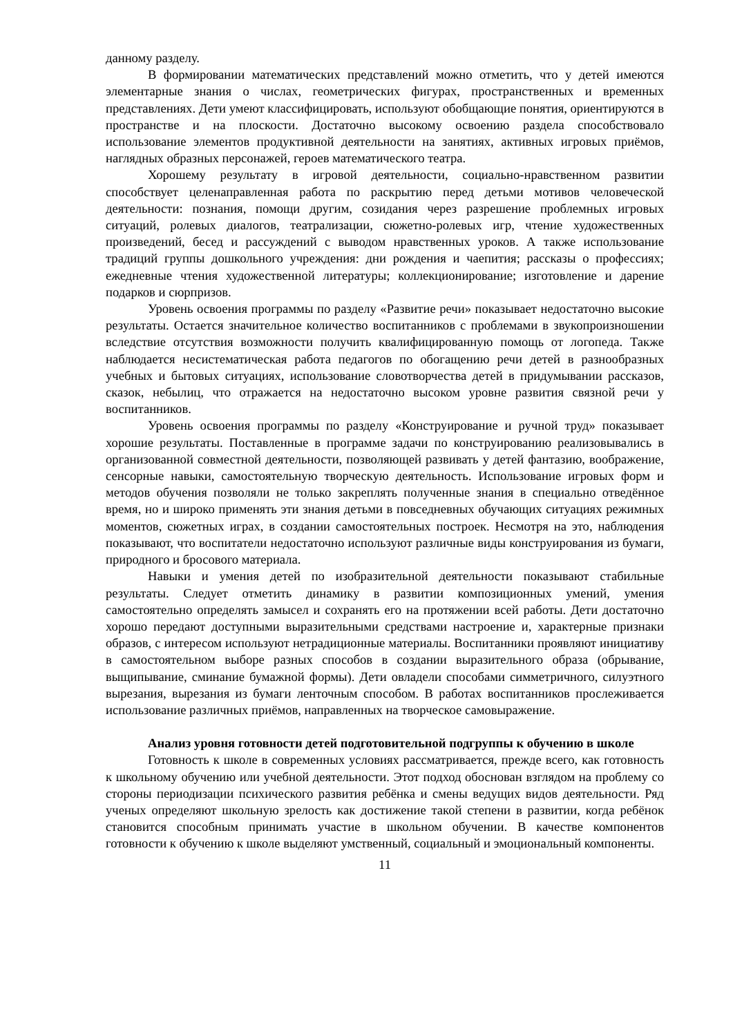данному разделу.
В формировании математических представлений можно отметить, что у детей имеются элементарные знания о числах, геометрических фигурах, пространственных и временных представлениях. Дети умеют классифицировать, используют обобщающие понятия, ориентируются в пространстве и на плоскости. Достаточно высокому освоению раздела способствовало использование элементов продуктивной деятельности на занятиях, активных игровых приёмов, наглядных образных персонажей, героев математического театра.
Хорошему результату в игровой деятельности, социально-нравственном развитии способствует целенаправленная работа по раскрытию перед детьми мотивов человеческой деятельности: познания, помощи другим, созидания через разрешение проблемных игровых ситуаций, ролевых диалогов, театрализации, сюжетно-ролевых игр, чтение художественных произведений, бесед и рассуждений с выводом нравственных уроков. А также использование традиций группы дошкольного учреждения: дни рождения и чаепития; рассказы о профессиях; ежедневные чтения художественной литературы; коллекционирование; изготовление и дарение подарков и сюрпризов.
Уровень освоения программы по разделу «Развитие речи» показывает недостаточно высокие результаты. Остается значительное количество воспитанников с проблемами в звукопроизношении вследствие отсутствия возможности получить квалифицированную помощь от логопеда. Также наблюдается несистематическая работа педагогов по обогащению речи детей в разнообразных учебных и бытовых ситуациях, использование словотворчества детей в придумывании рассказов, сказок, небылиц, что отражается на недостаточно высоком уровне развития связной речи у воспитанников.
Уровень освоения программы по разделу «Конструирование и ручной труд» показывает хорошие результаты. Поставленные в программе задачи по конструированию реализовывались в организованной совместной деятельности, позволяющей развивать у детей фантазию, воображение, сенсорные навыки, самостоятельную творческую деятельность. Использование игровых форм и методов обучения позволяли не только закреплять полученные знания в специально отведённое время, но и широко применять эти знания детьми в повседневных обучающих ситуациях режимных моментов, сюжетных играх, в создании самостоятельных построек. Несмотря на это, наблюдения показывают, что воспитатели недостаточно используют различные виды конструирования из бумаги, природного и бросового материала.
Навыки и умения детей по изобразительной деятельности показывают стабильные результаты. Следует отметить динамику в развитии композиционных умений, умения самостоятельно определять замысел и сохранять его на протяжении всей работы. Дети достаточно хорошо передают доступными выразительными средствами настроение и, характерные признаки образов, с интересом используют нетрадиционные материалы. Воспитанники проявляют инициативу в самостоятельном выборе разных способов в создании выразительного образа (обрывание, выщипывание, сминание бумажной формы). Дети овладели способами симметричного, силуэтного вырезания, вырезания из бумаги ленточным способом. В работах воспитанников прослеживается использование различных приёмов, направленных на творческое самовыражение.
Анализ уровня готовности детей подготовительной подгруппы к обучению в школе
Готовность к школе в современных условиях рассматривается, прежде всего, как готовность к школьному обучению или учебной деятельности. Этот подход обоснован взглядом на проблему со стороны периодизации психического развития ребёнка и смены ведущих видов деятельности. Ряд ученых определяют школьную зрелость как достижение такой степени в развитии, когда ребёнок становится способным принимать участие в школьном обучении. В качестве компонентов готовности к обучению к школе выделяют умственный, социальный и эмоциональный компоненты.
11